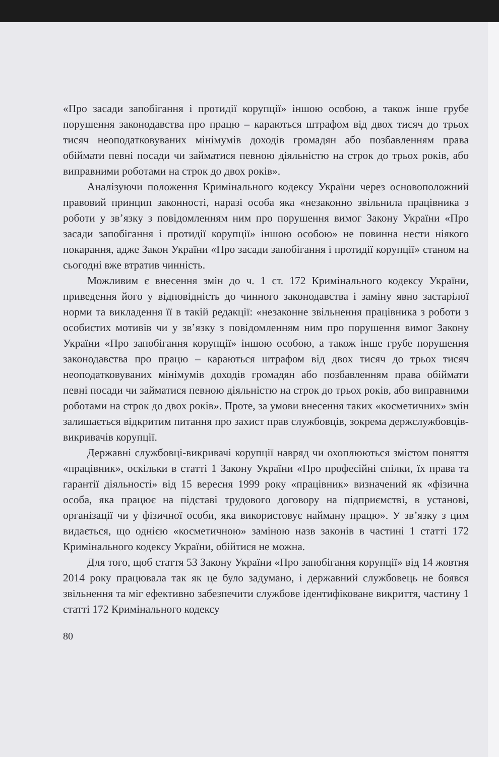«Про засади запобігання і протидії корупції» іншою особою, а також інше грубе порушення законодавства про працю – караються штрафом від двох тисяч до трьох тисяч неоподатковуваних мінімумів доходів громадян або позбавленням права обіймати певні посади чи займатися певною діяльністю на строк до трьох років, або виправними роботами на строк до двох років».
Аналізуючи положення Кримінального кодексу України через основоположний правовий принцип законності, наразі особа яка «незаконно звільнила працівника з роботи у зв’язку з повідомленням ним про порушення вимог Закону України «Про засади запобігання і протидії корупції» іншою особою» не повинна нести ніякого покарання, адже Закон України «Про засади запобігання і протидії корупції» станом на сьогодні вже втратив чинність.
Можливим є внесення змін до ч. 1 ст. 172 Кримінального кодексу України, приведення його у відповідність до чинного законодавства і заміну явно застарілої норми та викладення її в такій редакції: «незаконне звільнення працівника з роботи з особистих мотивів чи у зв’язку з повідомленням ним про порушення вимог Закону України «Про запобігання корупції» іншою особою, а також інше грубе порушення законодавства про працю – караються штрафом від двох тисяч до трьох тисяч неоподатковуваних мінімумів доходів громадян або позбавленням права обіймати певні посади чи займатися певною діяльністю на строк до трьох років, або виправними роботами на строк до двох років». Проте, за умови внесення таких «косметичних» змін залишається відкритим питання про захист прав службовців, зокрема держслужбовців-викривачів корупції.
Державні службовці-викривачі корупції навряд чи охоплюються змістом поняття «працівник», оскільки в статті 1 Закону України «Про професійні спілки, їх права та гарантії діяльності» від 15 вересня 1999 року «працівник» визначений як «фізична особа, яка працює на підставі трудового договору на підприємстві, в установі, організації чи у фізичної особи, яка використовує найману працю». У зв’язку з цим видається, що однією «косметичною» заміною назв законів в частині 1 статті 172 Кримінального кодексу України, обійтися не можна.
Для того, щоб стаття 53 Закону України «Про запобігання корупції» від 14 жовтня 2014 року працювала так як це було задумано, і державний службовець не боявся звільнення та міг ефективно забезпечити службове ідентифіковане викриття, частину 1 статті 172 Кримінального кодексу
80